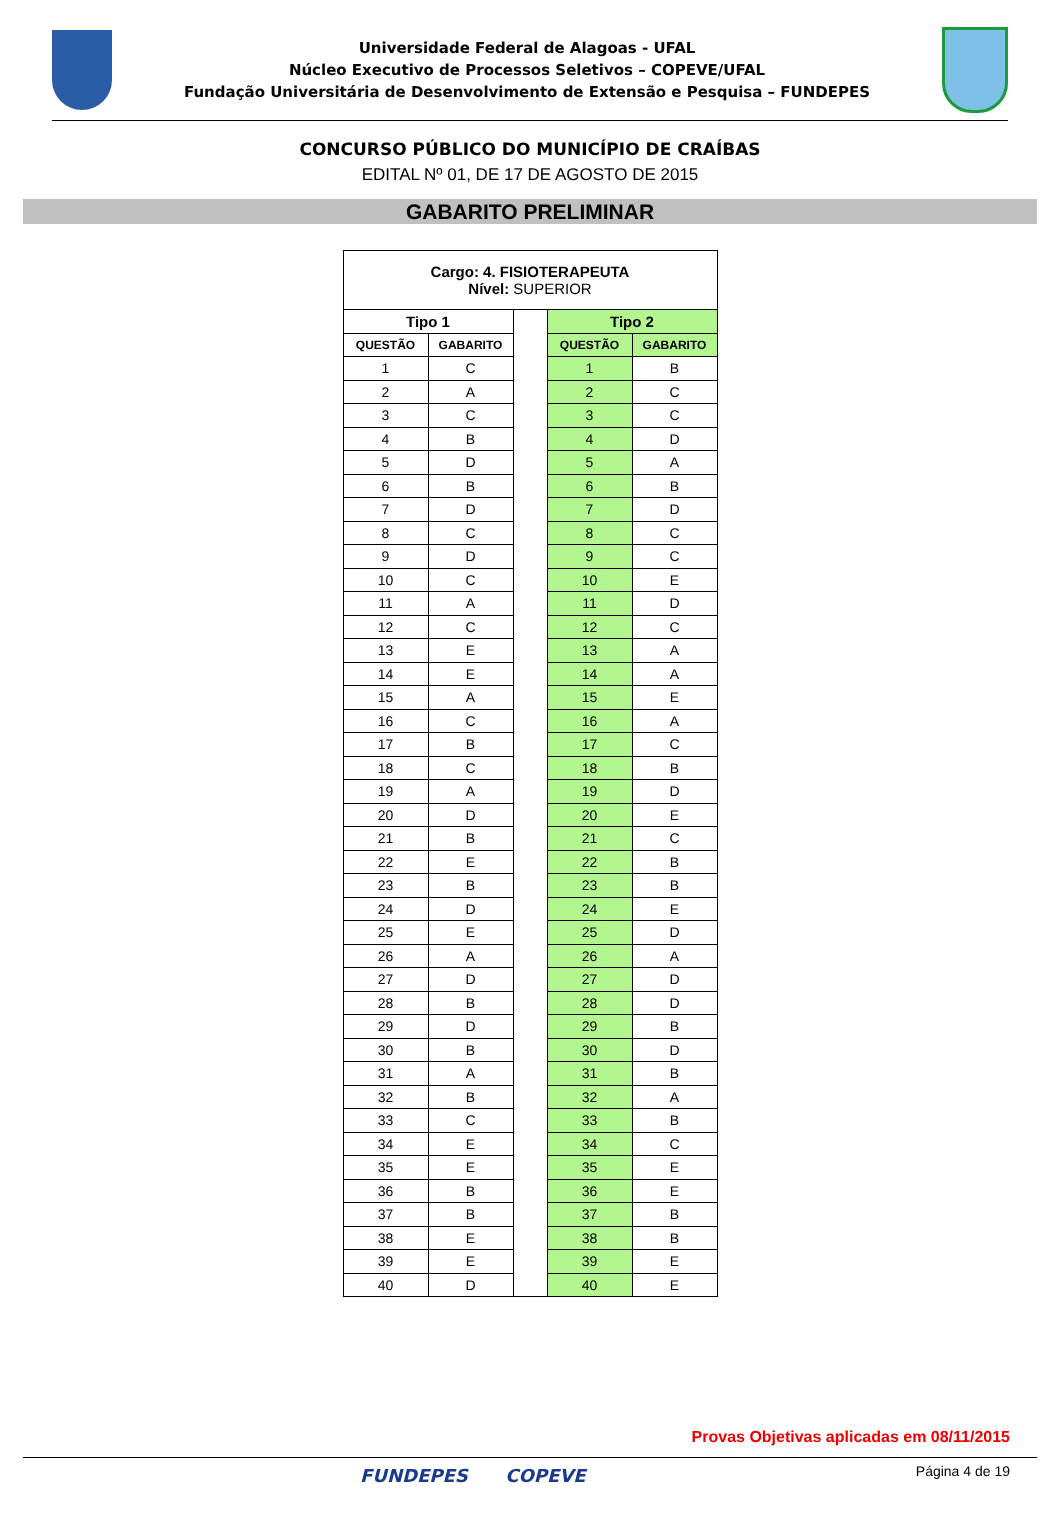Universidade Federal de Alagoas - UFAL
Núcleo Executivo de Processos Seletivos – COPEVE/UFAL
Fundação Universitária de Desenvolvimento de Extensão e Pesquisa – FUNDEPES
CONCURSO PÚBLICO DO MUNICÍPIO DE CRAÍBAS
EDITAL Nº 01, DE 17 DE AGOSTO DE 2015
GABARITO PRELIMINAR
| Cargo: 4. FISIOTERAPEUTA Nível: SUPERIOR | | | | |
| Tipo 1 | | | Tipo 2 | |
| QUESTÃO | GABARITO | | QUESTÃO | GABARITO |
| 1 | C | | 1 | B |
| 2 | A | | 2 | C |
| 3 | C | | 3 | C |
| 4 | B | | 4 | D |
| 5 | D | | 5 | A |
| 6 | B | | 6 | B |
| 7 | D | | 7 | D |
| 8 | C | | 8 | C |
| 9 | D | | 9 | C |
| 10 | C | | 10 | E |
| 11 | A | | 11 | D |
| 12 | C | | 12 | C |
| 13 | E | | 13 | A |
| 14 | E | | 14 | A |
| 15 | A | | 15 | E |
| 16 | C | | 16 | A |
| 17 | B | | 17 | C |
| 18 | C | | 18 | B |
| 19 | A | | 19 | D |
| 20 | D | | 20 | E |
| 21 | B | | 21 | C |
| 22 | E | | 22 | B |
| 23 | B | | 23 | B |
| 24 | D | | 24 | E |
| 25 | E | | 25 | D |
| 26 | A | | 26 | A |
| 27 | D | | 27 | D |
| 28 | B | | 28 | D |
| 29 | D | | 29 | B |
| 30 | B | | 30 | D |
| 31 | A | | 31 | B |
| 32 | B | | 32 | A |
| 33 | C | | 33 | B |
| 34 | E | | 34 | C |
| 35 | E | | 35 | E |
| 36 | B | | 36 | E |
| 37 | B | | 37 | B |
| 38 | E | | 38 | B |
| 39 | E | | 39 | E |
| 40 | D | | 40 | E |
Provas Objetivas aplicadas em 08/11/2015
FUNDEPES COPEVE Página 4 de 19